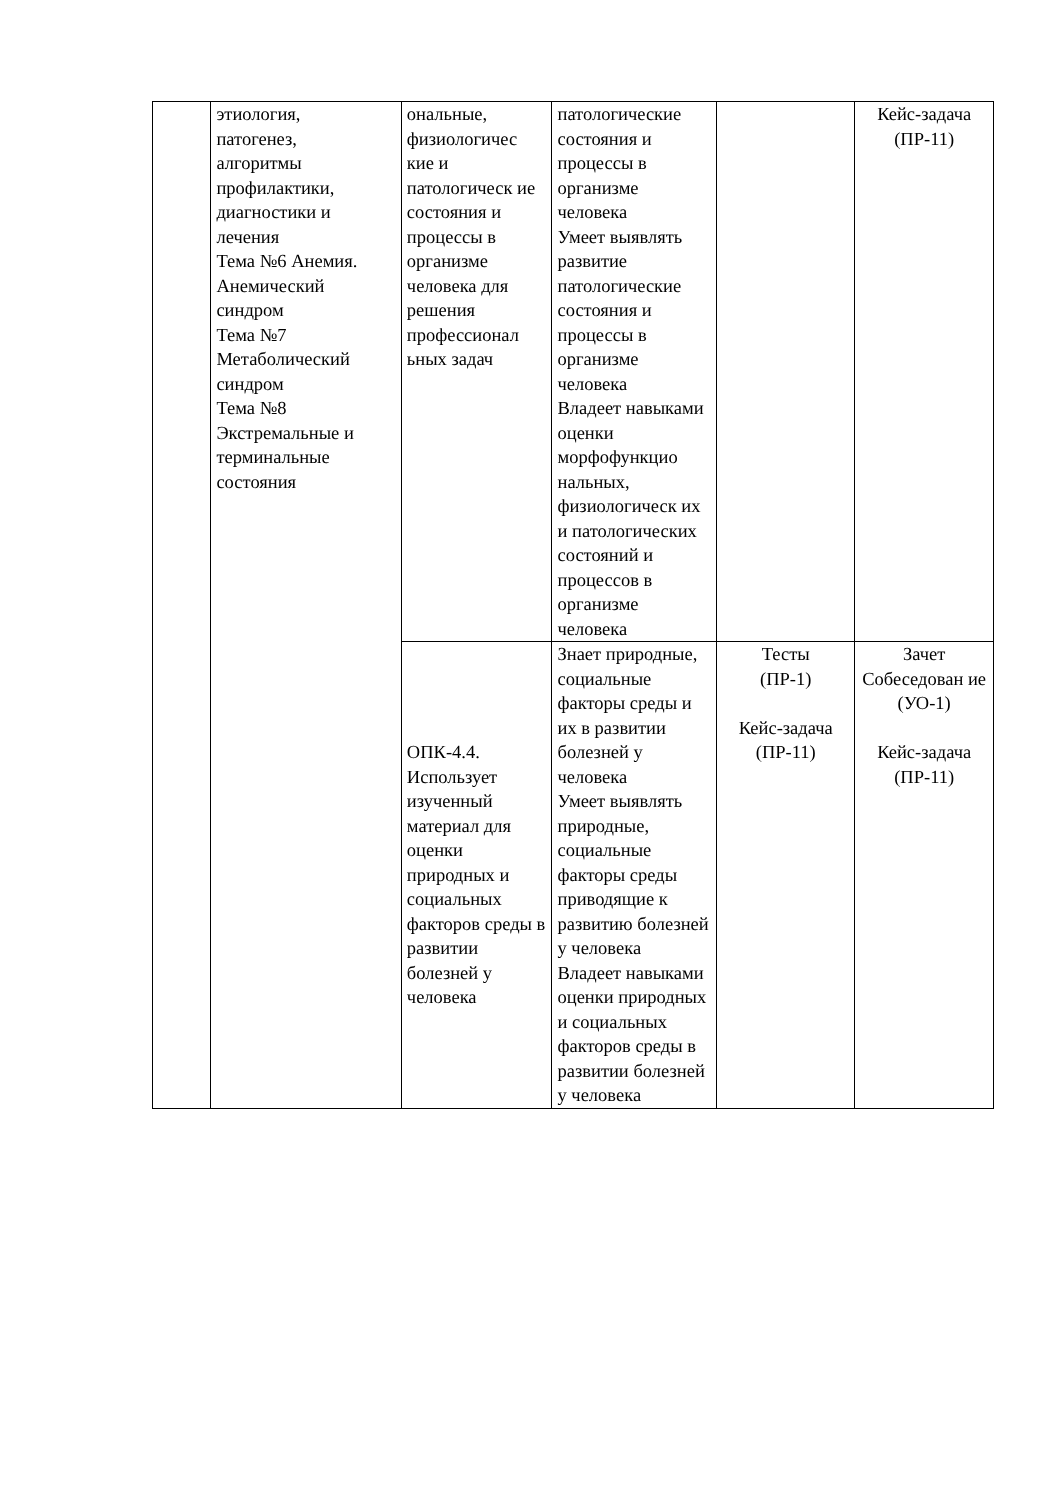| | этиология, патогенез, алгоритмы профилактики, диагностики и лечения Тема №6 Анемия. Анемический синдром Тема №7 Метаболический синдром Тема №8 Экстремальные и терминальные состояния | ональные, физиологичес кие и патологическ ие состояния и процессы в организме человека для решения профессионал ьных задач | патологические состояния и процессы в организме человека Умеет выявлять развитие патологические состояния и процессы в организме человека Владеет навыками оценки морфофункцио нальных, физиологическ их и патологических состояний и процессов в организме человека | | Кейс-задача (ПР-11) |
| | | ОПК-4.4. Использует изученный материал для оценки природных и социальных факторов среды в развитии болезней у человека | Знает природные, социальные факторы среды и их в развитии болезней у человека Умеет выявлять природные, социальные факторы среды приводящие к развитию болезней у человека Владеет навыками оценки природных и социальных факторов среды в развитии болезней у человека | Тесты (ПР-1) Кейс-задача (ПР-11) | Зачет Собеседован ие (УО-1) Кейс-задача (ПР-11) |